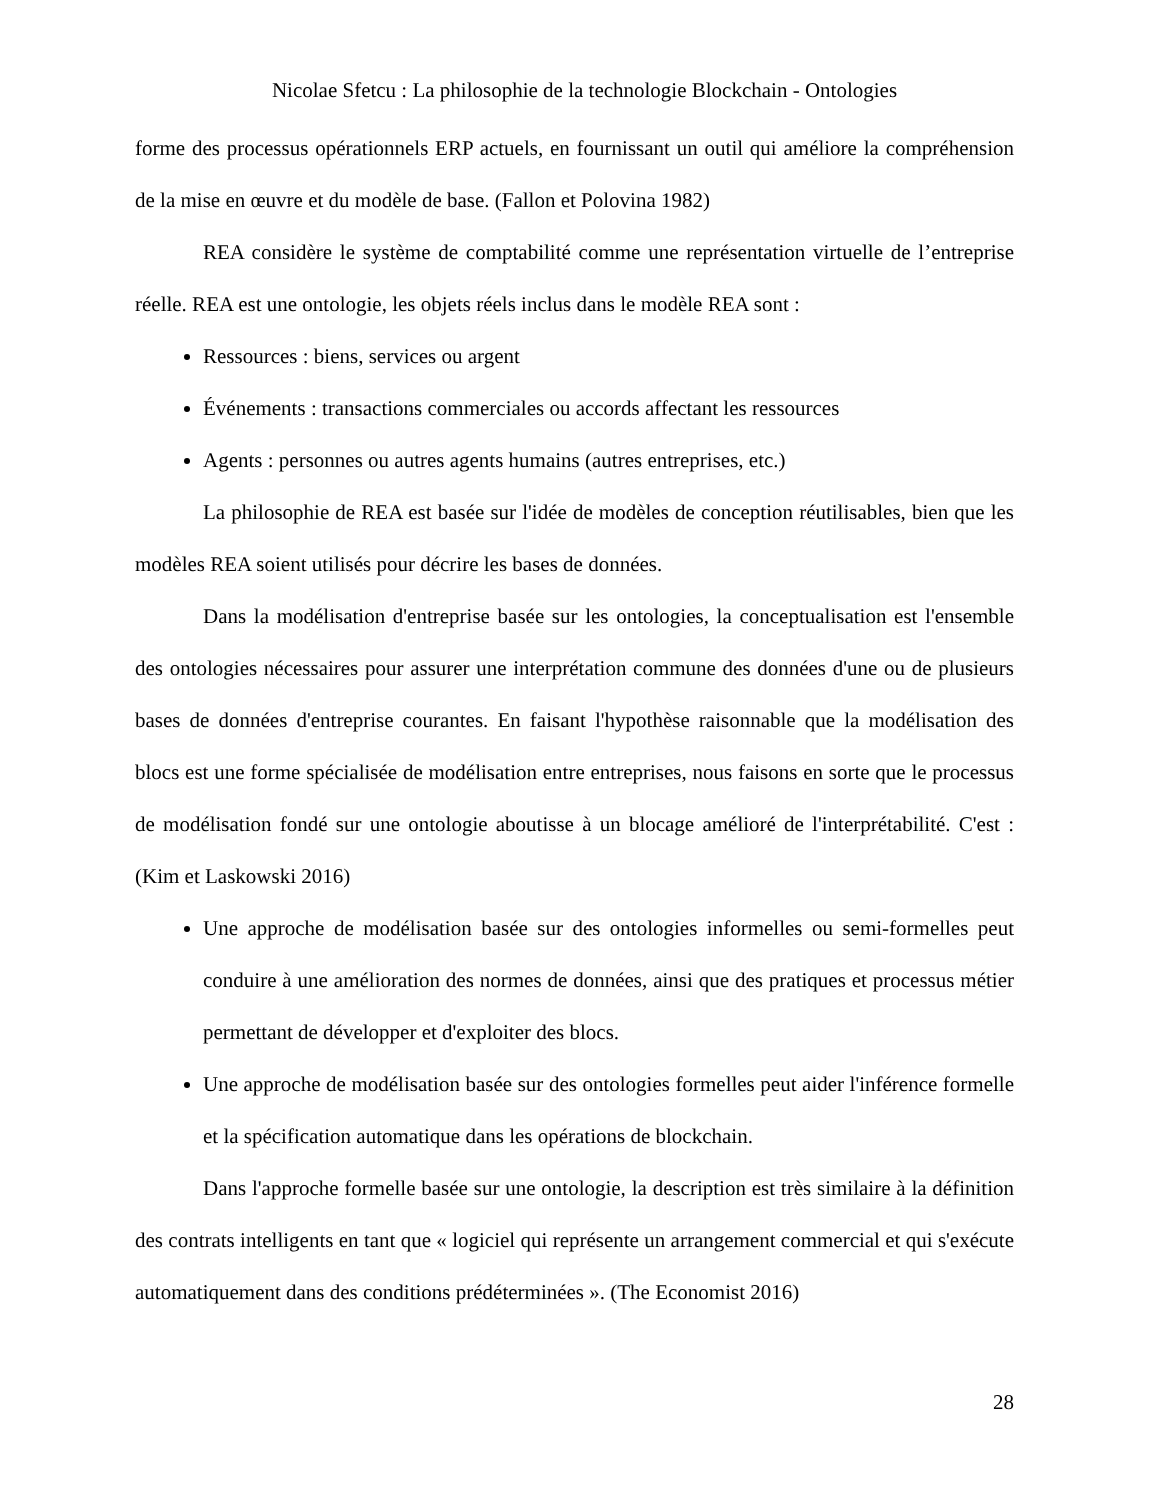Nicolae Sfetcu : La philosophie de la technologie Blockchain - Ontologies
forme des processus opérationnels ERP actuels, en fournissant un outil qui améliore la compréhension de la mise en œuvre et du modèle de base. (Fallon et Polovina 1982)
REA considère le système de comptabilité comme une représentation virtuelle de l’entreprise réelle. REA est une ontologie, les objets réels inclus dans le modèle REA sont :
Ressources : biens, services ou argent
Événements : transactions commerciales ou accords affectant les ressources
Agents : personnes ou autres agents humains (autres entreprises, etc.)
La philosophie de REA est basée sur l'idée de modèles de conception réutilisables, bien que les modèles REA soient utilisés pour décrire les bases de données.
Dans la modélisation d'entreprise basée sur les ontologies, la conceptualisation est l'ensemble des ontologies nécessaires pour assurer une interprétation commune des données d'une ou de plusieurs bases de données d'entreprise courantes. En faisant l'hypothèse raisonnable que la modélisation des blocs est une forme spécialisée de modélisation entre entreprises, nous faisons en sorte que le processus de modélisation fondé sur une ontologie aboutisse à un blocage amélioré de l'interprétabilité. C'est : (Kim et Laskowski 2016)
Une approche de modélisation basée sur des ontologies informelles ou semi-formelles peut conduire à une amélioration des normes de données, ainsi que des pratiques et processus métier permettant de développer et d'exploiter des blocs.
Une approche de modélisation basée sur des ontologies formelles peut aider l'inférence formelle et la spécification automatique dans les opérations de blockchain.
Dans l'approche formelle basée sur une ontologie, la description est très similaire à la définition des contrats intelligents en tant que « logiciel qui représente un arrangement commercial et qui s'exécute automatiquement dans des conditions prédéterminées ». (The Economist 2016)
28